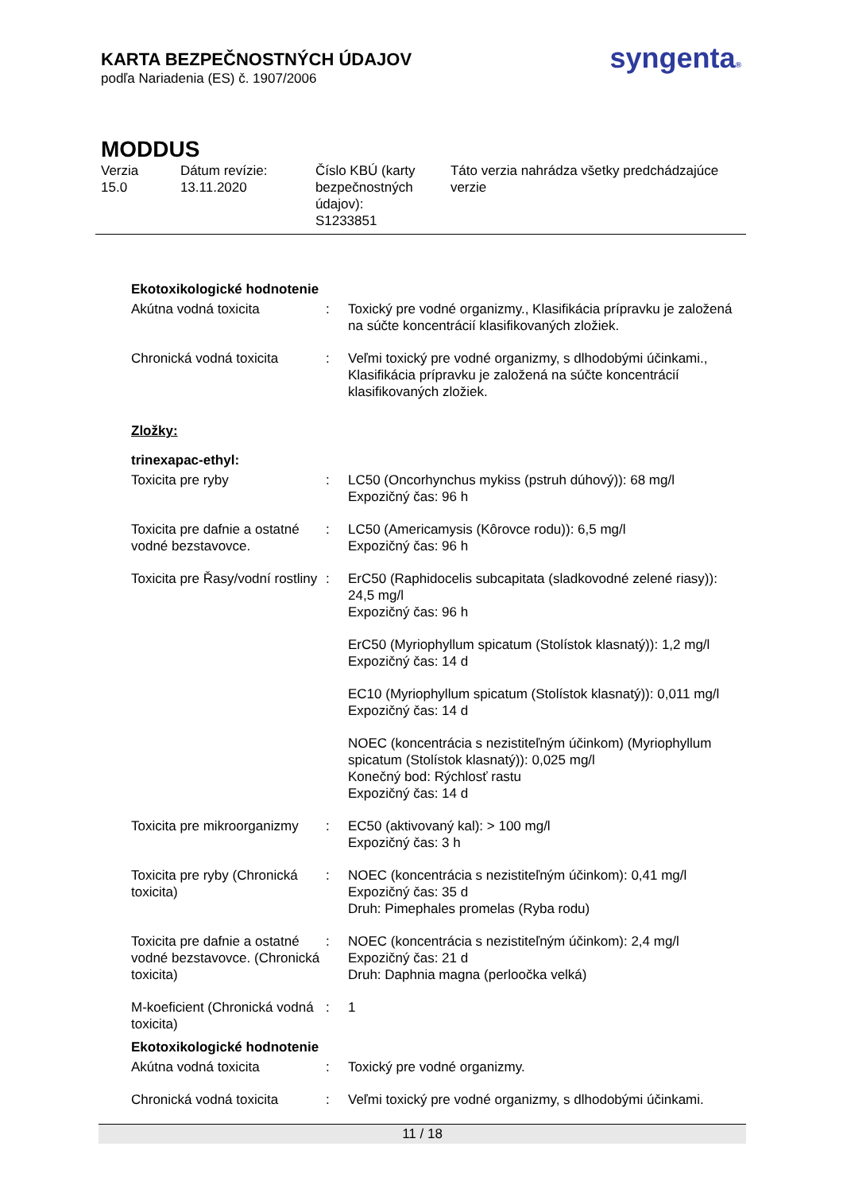KARTA BEZPEČNOSTNÝCH ÚDAJOV
podľa Nariadenia (ES) č. 1907/2006
syngenta®
MODDUS
Verzia
15.0
Dátum revízie:
13.11.2020
Číslo KBÚ (karty bezpečnostných údajov):
S1233851
Táto verzia nahrádza všetky predchádzajúce verzie
Ekotoxikologické hodnotenie
Akútna vodná toxicita : Toxický pre vodné organizmy., Klasifikácia prípravku je založená na súčte koncentrácií klasifikovaných zložiek.
Chronická vodná toxicita : Veľmi toxický pre vodné organizmy, s dlhodobými účinkami., Klasifikácia prípravku je založená na súčte koncentrácií klasifikovaných zložiek.
Zložky:
trinexapac-ethyl:
Toxicita pre ryby : LC50 (Oncorhynchus mykiss (pstruh dúhový)): 68 mg/l
Expozičný čas: 96 h
Toxicita pre dafnie a ostatné vodné bezstavovce.
: LC50 (Americamysis (Kôrovce rodu)): 6,5 mg/l
Expozičný čas: 96 h
Toxicita pre Řasy/vodní rostliny
: ErC50 (Raphidocelis subcapitata (sladkovodné zelené riasy)): 24,5 mg/l
Expozičný čas: 96 h
ErC50 (Myriophyllum spicatum (Stolístok klasnatý)): 1,2 mg/l
Expozičný čas: 14 d
EC10 (Myriophyllum spicatum (Stolístok klasnatý)): 0,011 mg/l
Expozičný čas: 14 d
NOEC (koncentrácia s nezistiteľným účinkom) (Myriophyllum spicatum (Stolístok klasnatý)): 0,025 mg/l
Konečný bod: Rýchlosť rastu
Expozičný čas: 14 d
Toxicita pre mikroorganizmy
: EC50 (aktivovaný kal): > 100 mg/l
Expozičný čas: 3 h
Toxicita pre ryby (Chronická toxicita)
: NOEC (koncentrácia s nezistiteľným účinkom): 0,41 mg/l
Expozičný čas: 35 d
Druh: Pimephales promelas (Ryba rodu)
Toxicita pre dafnie a ostatné vodné bezstavovce. (Chronická toxicita)
: NOEC (koncentrácia s nezistiteľným účinkom): 2,4 mg/l
Expozičný čas: 21 d
Druh: Daphnia magna (perloočka velká)
M-koeficient (Chronická vodná toxicita)
: 1
Ekotoxikologické hodnotenie
Akútna vodná toxicita : Toxický pre vodné organizmy.
Chronická vodná toxicita : Veľmi toxický pre vodné organizmy, s dlhodobými účinkami.
11 / 18